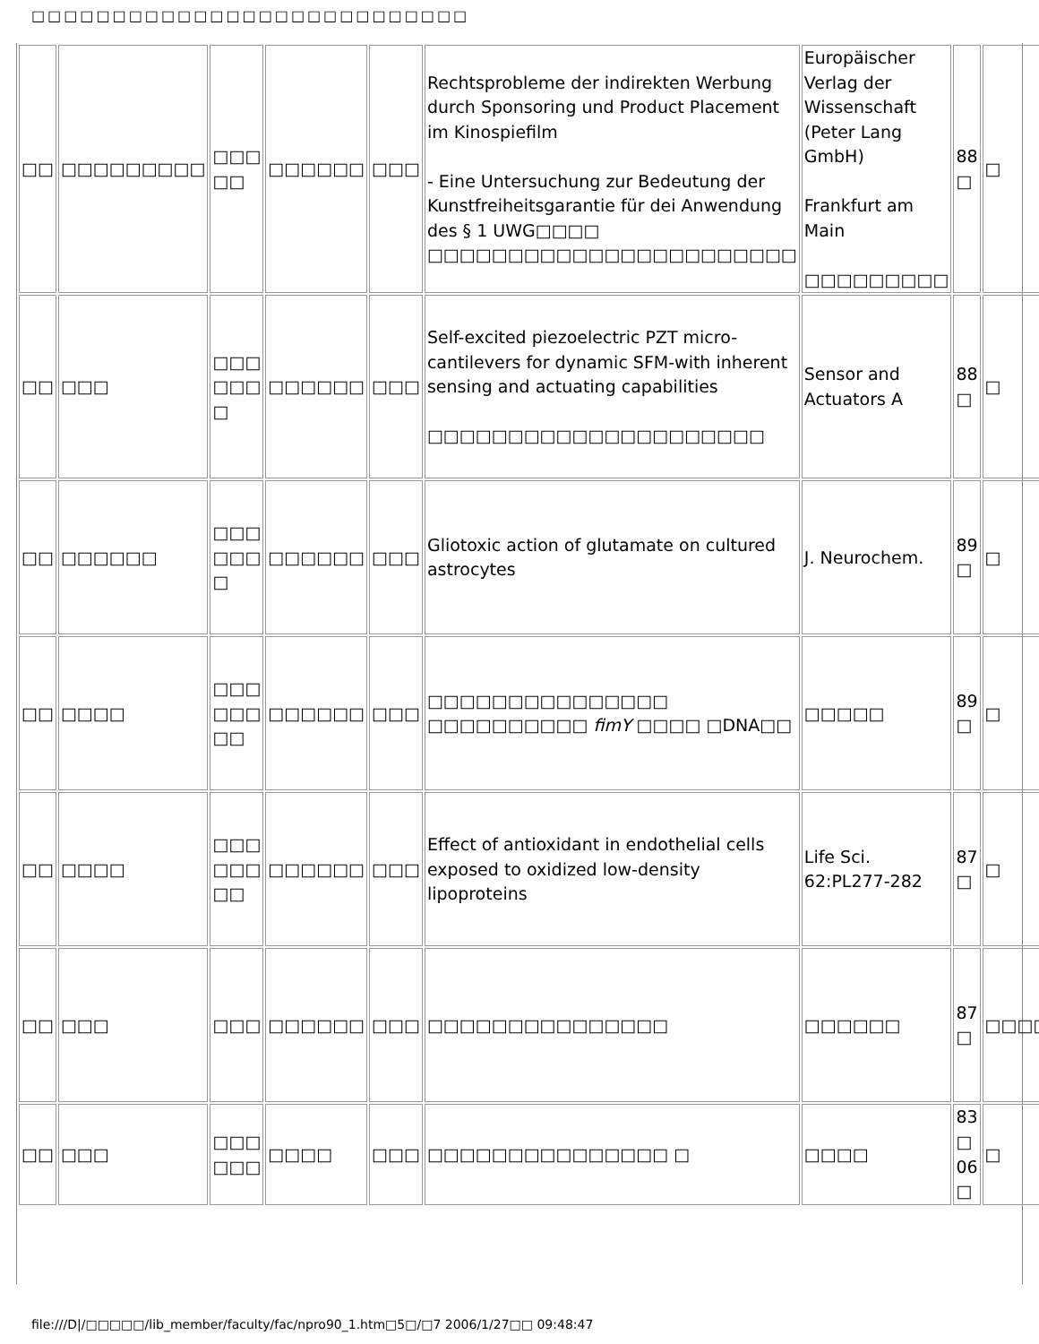□□□□□□□□□□□□□□□□□□□□□□□□□□□
| □□ | □□□□□□□□□ | □□□ □□ | □□□□□□ | □□□ | Rechtsprobleme der indirekten Werbung durch Sponsoring und Product Placement im Kinospiefilm - Eine Untersuchung zur Bedeutung der Kunstfreiheitsgarantie für dei Anwendung des § 1 UWG□□□□ □□□□□□□□□□□□□□□□□□□□□□□ | Europäischer Verlag der Wissenschaft (Peter Lang GmbH) Frankfurt am Main □□□□□□□□□ | 88 □ | □ |
| □□ | □□□ | □□□ □□□ □ | □□□□□□ | □□□ | Self-excited piezoelectric PZT micro-cantilevers for dynamic SFM-with inherent sensing and actuating capabilities □□□□□□□□□□□□□□□□□□□□□ | Sensor and Actuators A | 88 □ | □ |
| □□ | □□□□□□ | □□□ □□□ □ | □□□□□□ | □□□ | Gliotoxic action of glutamate on cultured astrocytes | J. Neurochem. | 89 □ | □ |
| □□ | □□□□ | □□□ □□□ □□ | □□□□□□ | □□□ | □□□□□□□□□□□□□□□ □□□□□□□□□□ fimY □□□□ □DNA□□ | □□□□□ | 89 □ | □ |
| □□ | □□□□ | □□□ □□□ □□ | □□□□□□ | □□□ | Effect of antioxidant in endothelial cells exposed to oxidized low-density lipoproteins | Life Sci. 62:PL277-282 | 87 □ | □ |
| □□ | □□□ | □□□ | □□□□□□ | □□□ | □□□□□□□□□□□□□□□ | □□□□□□ | 87 □ | □□□□ |
| □□ | □□□ | □□□ □□□ | □□□□ | □□□ | □□□□□□□□□□□□□□□ □ | □□□□ | 83 □ 06 □ | □ |
file:///D|/□□□□□/lib_member/faculty/fac/npro90_1.htm□5□/□7 2006/1/27□□ 09:48:47